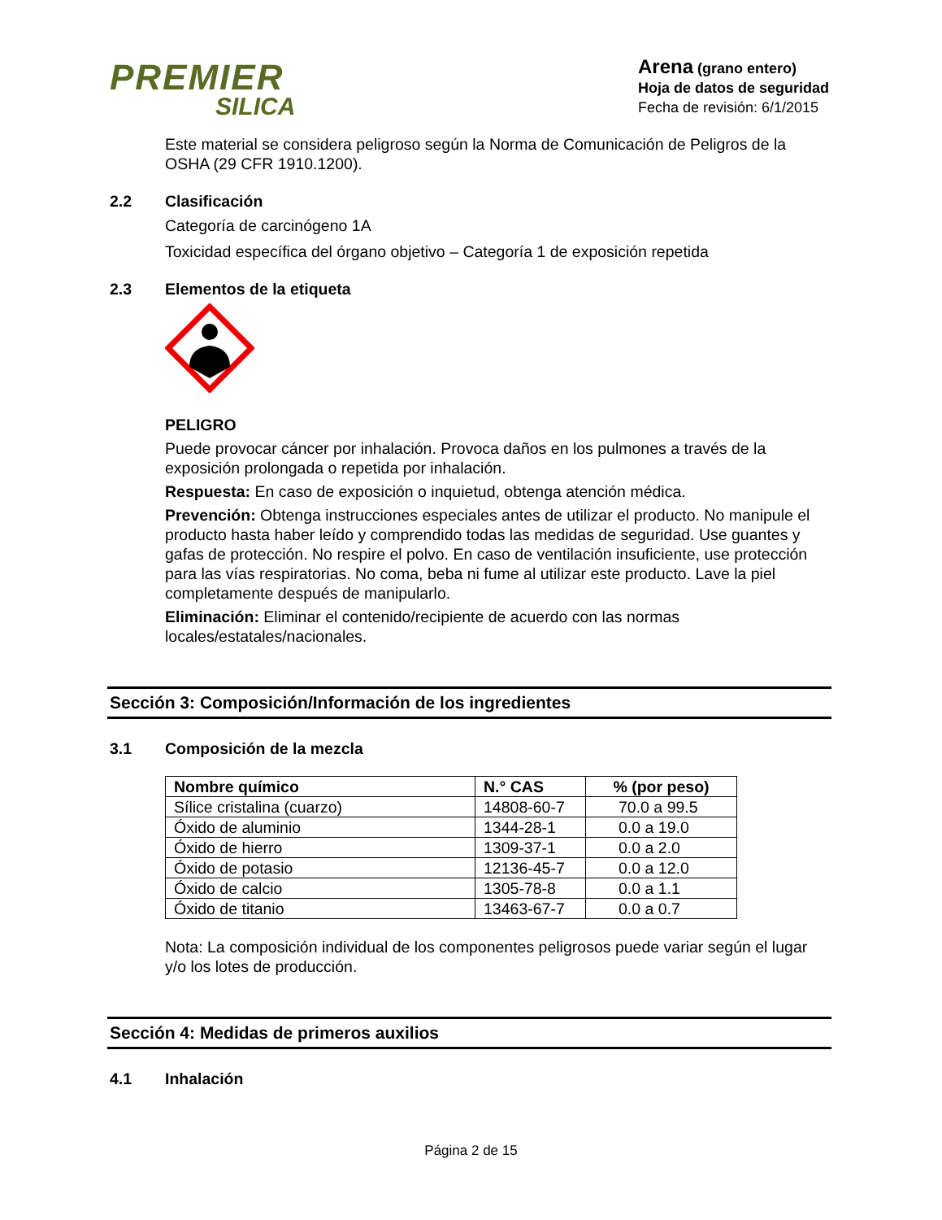PREMIER
SILICA
Arena (grano entero)
Hoja de datos de seguridad
Fecha de revisión: 6/1/2015
Este material se considera peligroso según la Norma de Comunicación de Peligros de la OSHA (29 CFR 1910.1200).
2.2 Clasificación
Categoría de carcinógeno 1A
Toxicidad específica del órgano objetivo – Categoría 1 de exposición repetida
2.3 Elementos de la etiqueta
PELIGRO
Puede provocar cáncer por inhalación. Provoca daños en los pulmones a través de la exposición prolongada o repetida por inhalación.
Respuesta: En caso de exposición o inquietud, obtenga atención médica.
Prevención: Obtenga instrucciones especiales antes de utilizar el producto. No manipule el producto hasta haber leído y comprendido todas las medidas de seguridad. Use guantes y gafas de protección. No respire el polvo. En caso de ventilación insuficiente, use protección para las vías respiratorias. No coma, beba ni fume al utilizar este producto. Lave la piel completamente después de manipularlo.
Eliminación: Eliminar el contenido/recipiente de acuerdo con las normas locales/estatales/nacionales.
Sección 3: Composición/Información de los ingredientes
3.1 Composición de la mezcla
| Nombre químico | N.° CAS | % (por peso) |
| --- | --- | --- |
| Sílice cristalina (cuarzo) | 14808-60-7 | 70.0 a 99.5 |
| Óxido de aluminio | 1344-28-1 | 0.0 a 19.0 |
| Óxido de hierro | 1309-37-1 | 0.0 a 2.0 |
| Óxido de potasio | 12136-45-7 | 0.0 a 12.0 |
| Óxido de calcio | 1305-78-8 | 0.0 a 1.1 |
| Óxido de titanio | 13463-67-7 | 0.0 a 0.7 |
Nota: La composición individual de los componentes peligrosos puede variar según el lugar y/o los lotes de producción.
Sección 4: Medidas de primeros auxilios
4.1 Inhalación
Página 2 de 15